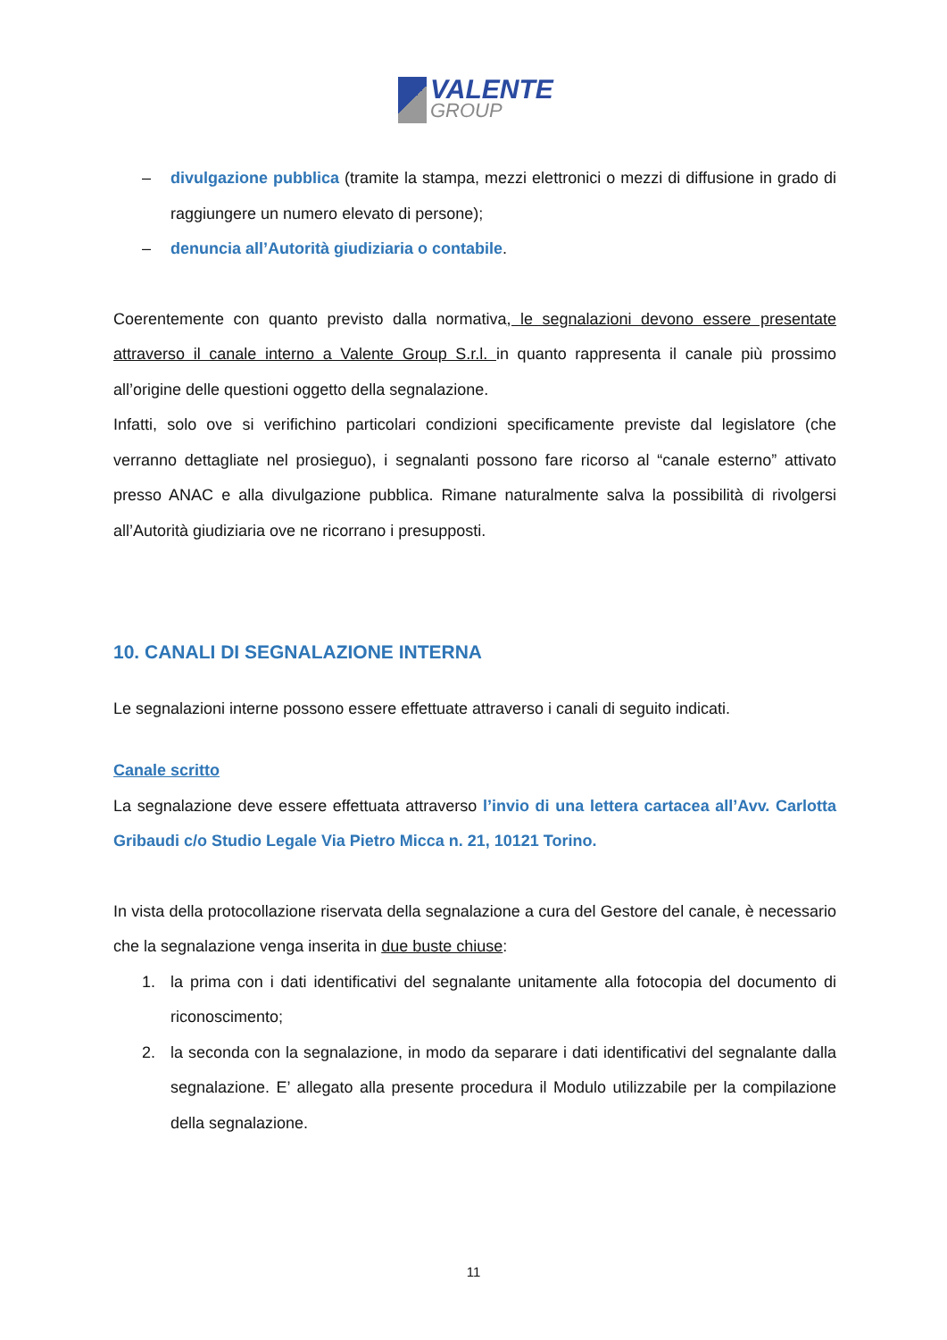VALENTE
GROUP
– divulgazione pubblica (tramite la stampa, mezzi elettronici o mezzi di diffusione in grado di raggiungere un numero elevato di persone);
– denuncia all’Autorità giudiziaria o contabile.
Coerentemente con quanto previsto dalla normativa, le segnalazioni devono essere presentate attraverso il canale interno a Valente Group S.r.l. in quanto rappresenta il canale più prossimo all’origine delle questioni oggetto della segnalazione.
Infatti, solo ove si verifichino particolari condizioni specificamente previste dal legislatore (che verranno dettagliate nel prosieguo), i segnalanti possono fare ricorso al “canale esterno” attivato presso ANAC e alla divulgazione pubblica. Rimane naturalmente salva la possibilità di rivolgersi all’Autorità giudiziaria ove ne ricorrano i presupposti.
10. CANALI DI SEGNALAZIONE INTERNA
Le segnalazioni interne possono essere effettuate attraverso i canali di seguito indicati.
Canale scritto
La segnalazione deve essere effettuata attraverso l’invio di una lettera cartacea all’Avv. Carlotta Gribaudi c/o Studio Legale Via Pietro Micca n. 21, 10121 Torino.
In vista della protocollazione riservata della segnalazione a cura del Gestore del canale, è necessario che la segnalazione venga inserita in due buste chiuse:
1. la prima con i dati identificativi del segnalante unitamente alla fotocopia del documento di riconoscimento;
2. la seconda con la segnalazione, in modo da separare i dati identificativi del segnalante dalla segnalazione. E’ allegato alla presente procedura il Modulo utilizzabile per la compilazione della segnalazione.
11